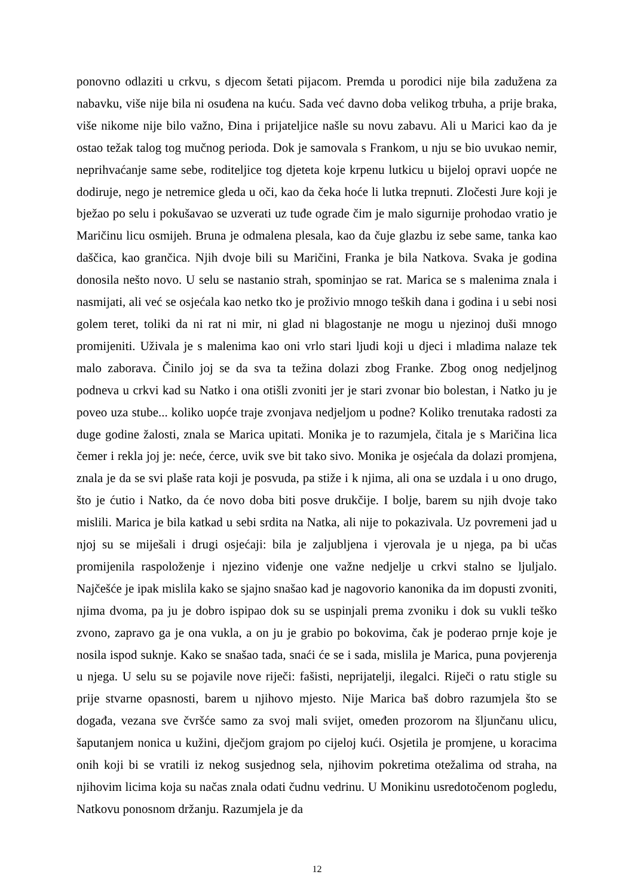ponovno odlaziti u crkvu, s djecom šetati pijacom. Premda u porodici nije bila zadužena za nabavku, više nije bila ni osuđena na kuću. Sada već davno doba velikog trbuha, a prije braka, više nikome nije bilo važno, Đina i prijateljice našle su novu zabavu. Ali u Marici kao da je ostao težak talog tog mučnog perioda. Dok je samovala s Frankom, u nju se bio uvukao nemir, neprihvaćanje same sebe, roditeljice tog djeteta koje krpenu lutkicu u bijeloj opravi uopće ne dodiruje, nego je netremice gleda u oči, kao da čeka hoće li lutka trepnuti. Zločesti Jure koji je bježao po selu i pokušavao se uzverati uz tuđe ograde čim je malo sigurnije prohodao vratio je Maričinu licu osmijeh. Bruna je odmalena plesala, kao da čuje glazbu iz sebe same, tanka kao daščica, kao grančica. Njih dvoje bili su Maričini, Franka je bila Natkova. Svaka je godina donosila nešto novo. U selu se nastanio strah, spominjao se rat. Marica se s malenima znala i nasmijati, ali već se osjećala kao netko tko je proživio mnogo teških dana i godina i u sebi nosi golem teret, toliki da ni rat ni mir, ni glad ni blagostanje ne mogu u njezinoj duši mnogo promijeniti. Uživala je s malenima kao oni vrlo stari ljudi koji u djeci i mladima nalaze tek malo zaborava. Činilo joj se da sva ta težina dolazi zbog Franke. Zbog onog nedjeljnog podneva u crkvi kad su Natko i ona otišli zvoniti jer je stari zvonar bio bolestan, i Natko ju je poveo uza stube... koliko uopće traje zvonjava nedjeljom u podne? Koliko trenutaka radosti za duge godine žalosti, znala se Marica upitati. Monika je to razumjela, čitala je s Maričina lica čemer i rekla joj je: neće, ćerce, uvik sve bit tako sivo. Monika je osjećala da dolazi promjena, znala je da se svi plaše rata koji je posvuda, pa stiže i k njima, ali ona se uzdala i u ono drugo, što je ćutio i Natko, da će novo doba biti posve drukčije. I bolje, barem su njih dvoje tako mislili. Marica je bila katkad u sebi srdita na Natka, ali nije to pokazivala. Uz povremeni jad u njoj su se miješali i drugi osjećaji: bila je zaljubljena i vjerovala je u njega, pa bi učas promijenila raspoloženje i njezino viđenje one važne nedjelje u crkvi stalno se ljuljalo. Najčešće je ipak mislila kako se sjajno snašao kad je nagovorio kanonika da im dopusti zvoniti, njima dvoma, pa ju je dobro ispipao dok su se uspinjali prema zvoniku i dok su vukli teško zvono, zapravo ga je ona vukla, a on ju je grabio po bokovima, čak je poderao prnje koje je nosila ispod suknje. Kako se snašao tada, snaći će se i sada, mislila je Marica, puna povjerenja u njega. U selu su se pojavile nove riječi: fašisti, neprijatelji, ilegalci. Riječi o ratu stigle su prije stvarne opasnosti, barem u njihovo mjesto. Nije Marica baš dobro razumjela što se događa, vezana sve čvršće samo za svoj mali svijet, omeđen prozorom na šljunčanu ulicu, šaputanjem nonica u kužini, dječjom grajom po cijeloj kući. Osjetila je promjene, u koracima onih koji bi se vratili iz nekog susjednog sela, njihovim pokretima otežalima od straha, na njihovim licima koja su načas znala odati čudnu vedrinu. U Monikinu usredotočenom pogledu, Natkovu ponosnom držanju. Razumjela je da
12